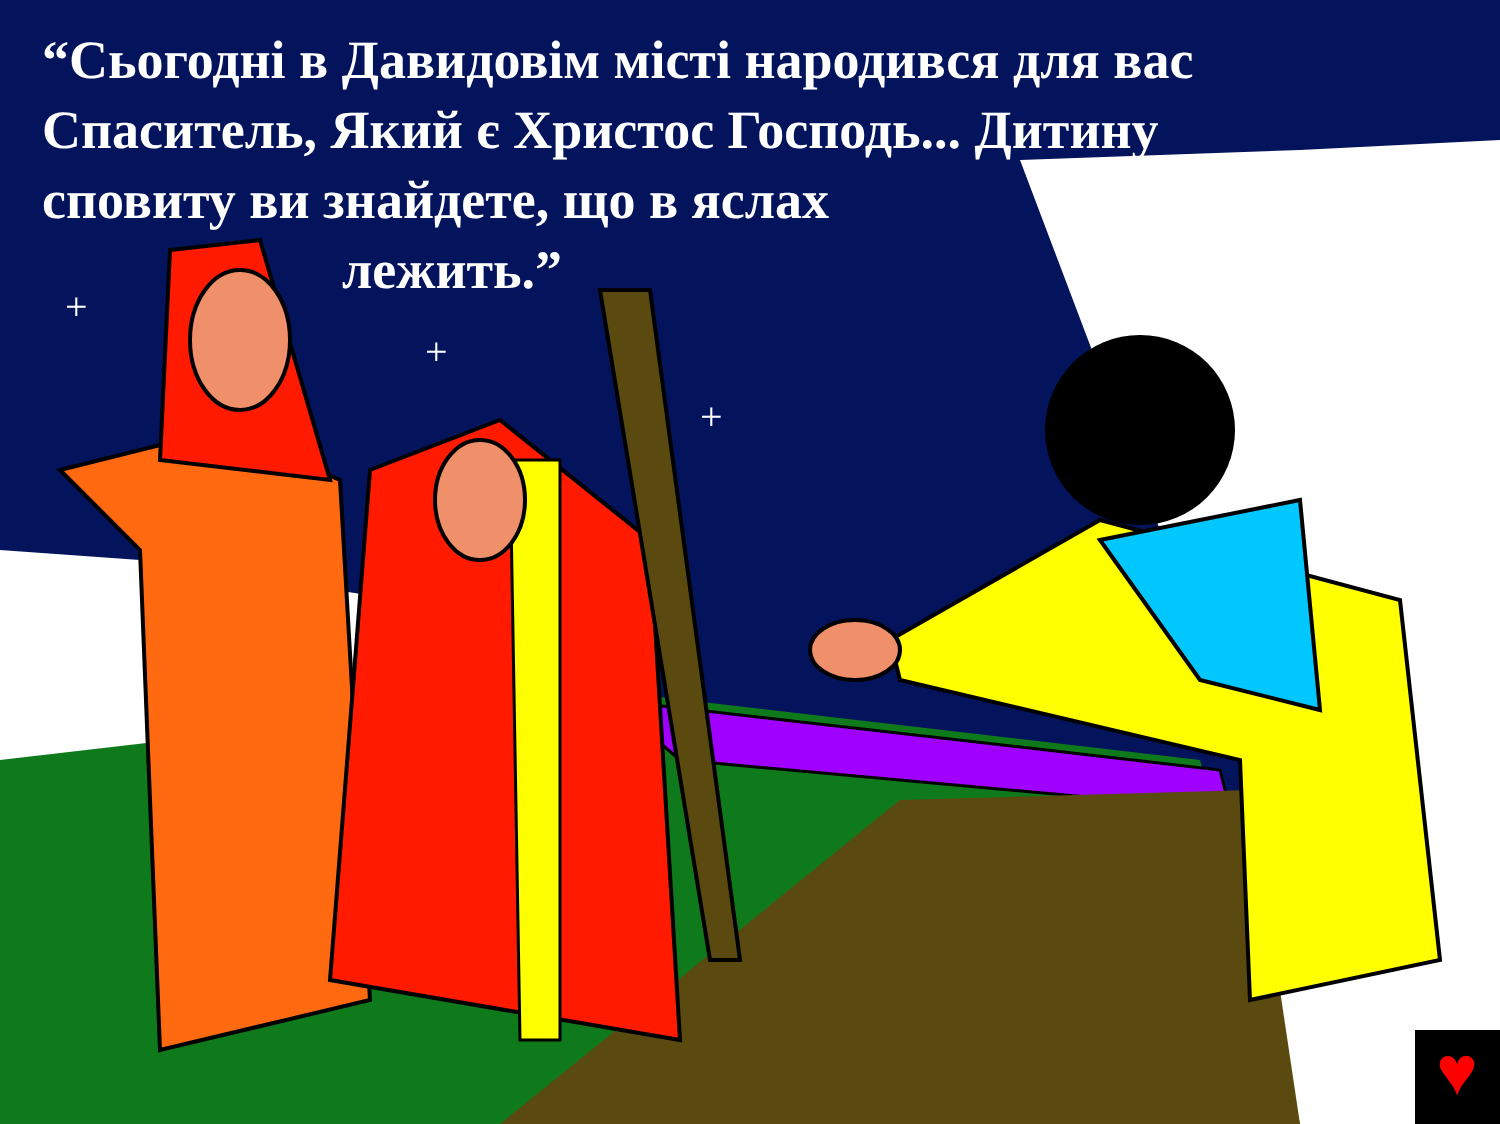“Сьогодні в Давидовім місті народився для вас Спаситель, Який є Христос Господь... Дитину сповиту ви знайдете, що в яслах
лежить.”
♥
+
+
+